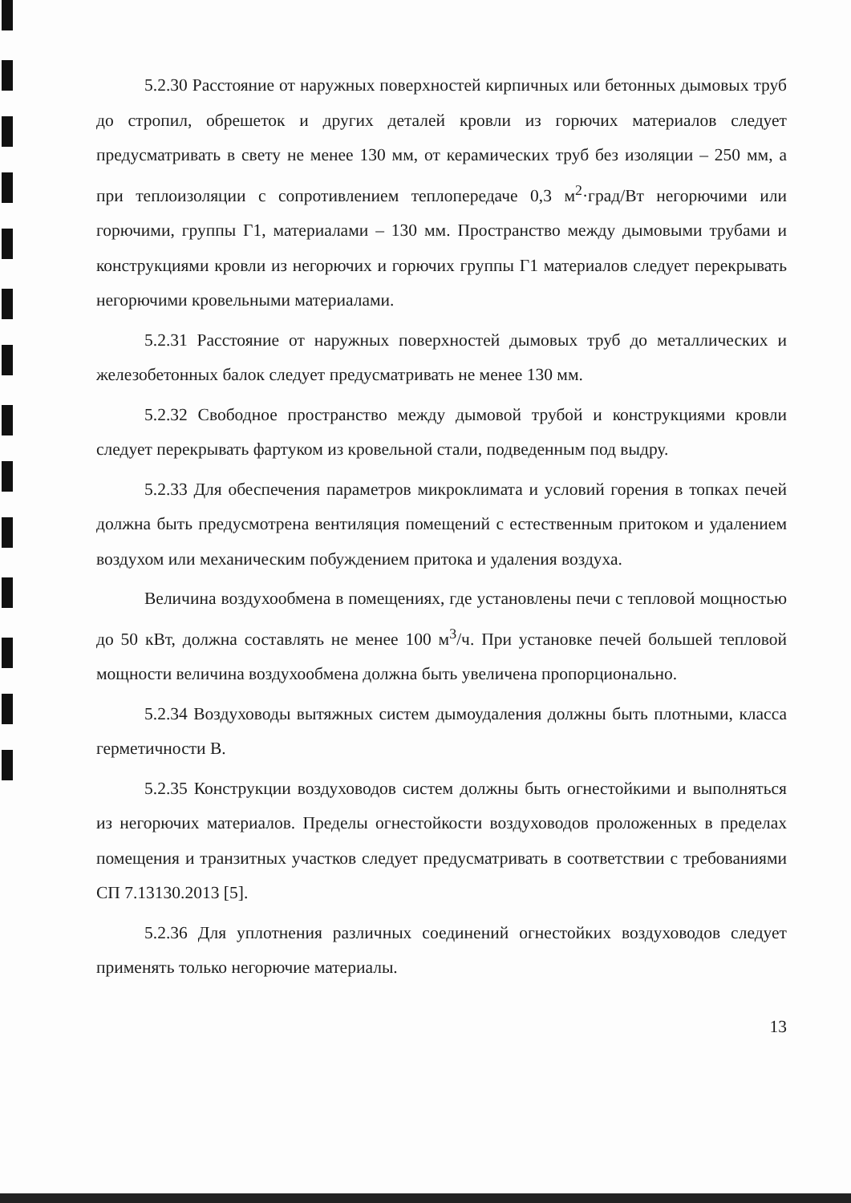5.2.30 Расстояние от наружных поверхностей кирпичных или бетонных дымовых труб до стропил, обрешеток и других деталей кровли из горючих материалов следует предусматривать в свету не менее 130 мм, от керамических труб без изоляции – 250 мм, а при теплоизоляции с сопротивлением теплопередаче 0,3 м<sup>2</sup>·град/Вт негорючими или горючими, группы Г1, материалами – 130 мм. Пространство между дымовыми трубами и конструкциями кровли из негорючих и горючих группы Г1 материалов следует перекрывать негорючими кровельными материалами.
5.2.31 Расстояние от наружных поверхностей дымовых труб до металлических и железобетонных балок следует предусматривать не менее 130 мм.
5.2.32 Свободное пространство между дымовой трубой и конструкциями кровли следует перекрывать фартуком из кровельной стали, подведенным под выдру.
5.2.33 Для обеспечения параметров микроклимата и условий горения в топках печей должна быть предусмотрена вентиляция помещений с естественным притоком и удалением воздухом или механическим побуждением притока и удаления воздуха.
Величина воздухообмена в помещениях, где установлены печи с тепловой мощностью до 50 кВт, должна составлять не менее 100 м<sup>3</sup>/ч. При установке печей большей тепловой мощности величина воздухообмена должна быть увеличена пропорционально.
5.2.34 Воздуховоды вытяжных систем дымоудаления должны быть плотными, класса герметичности В.
5.2.35 Конструкции воздуховодов систем должны быть огнестойкими и выполняться из негорючих материалов. Пределы огнестойкости воздуховодов проложенных в пределах помещения и транзитных участков следует предусматривать в соответствии с требованиями СП 7.13130.2013 [5].
5.2.36 Для уплотнения различных соединений огнестойких воздуховодов следует применять только негорючие материалы.
13